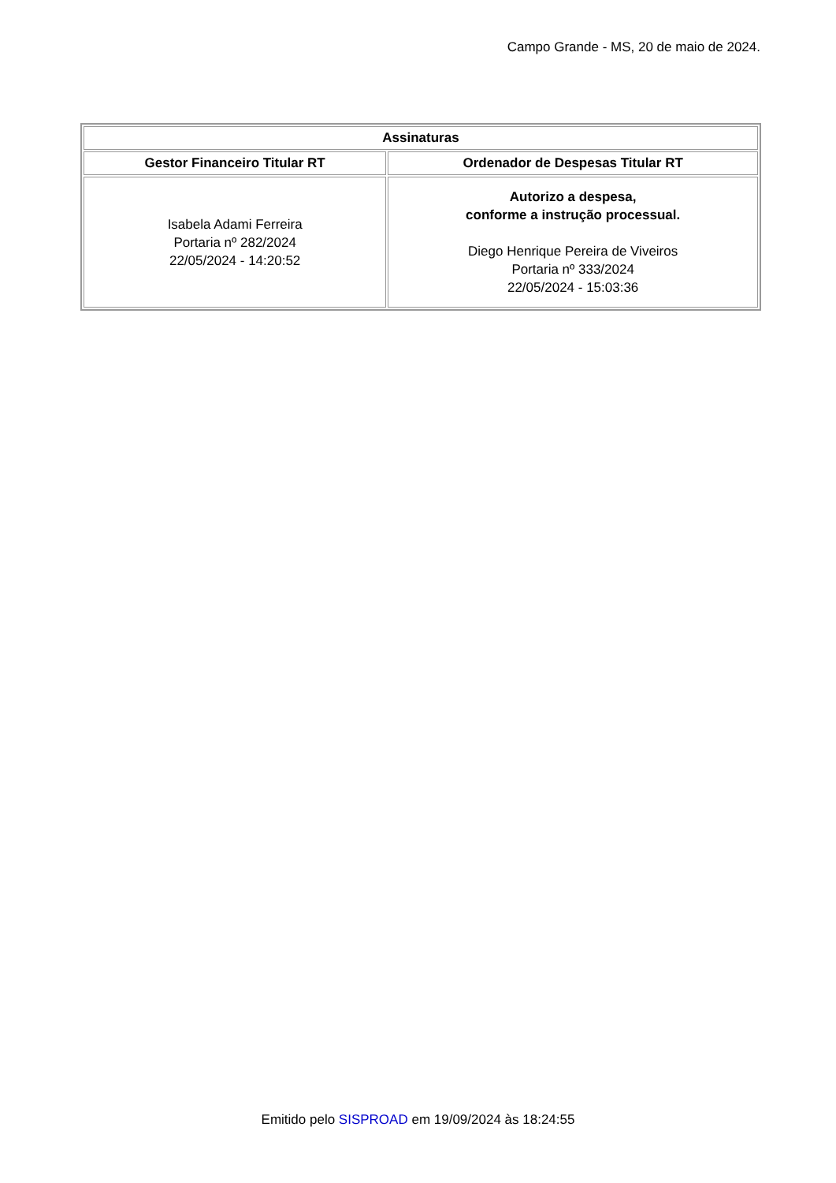Campo Grande - MS, 20 de maio de 2024.
| Assinaturas | |
| --- | --- |
| Gestor Financeiro Titular RT | Ordenador de Despesas Titular RT |
| Isabela Adami Ferreira Portaria nº 282/2024 22/05/2024 - 14:20:52 | Autorizo a despesa, conforme a instrução processual. Diego Henrique Pereira de Viveiros Portaria nº 333/2024 22/05/2024 - 15:03:36 |
Emitido pelo SISPROAD em 19/09/2024 às 18:24:55